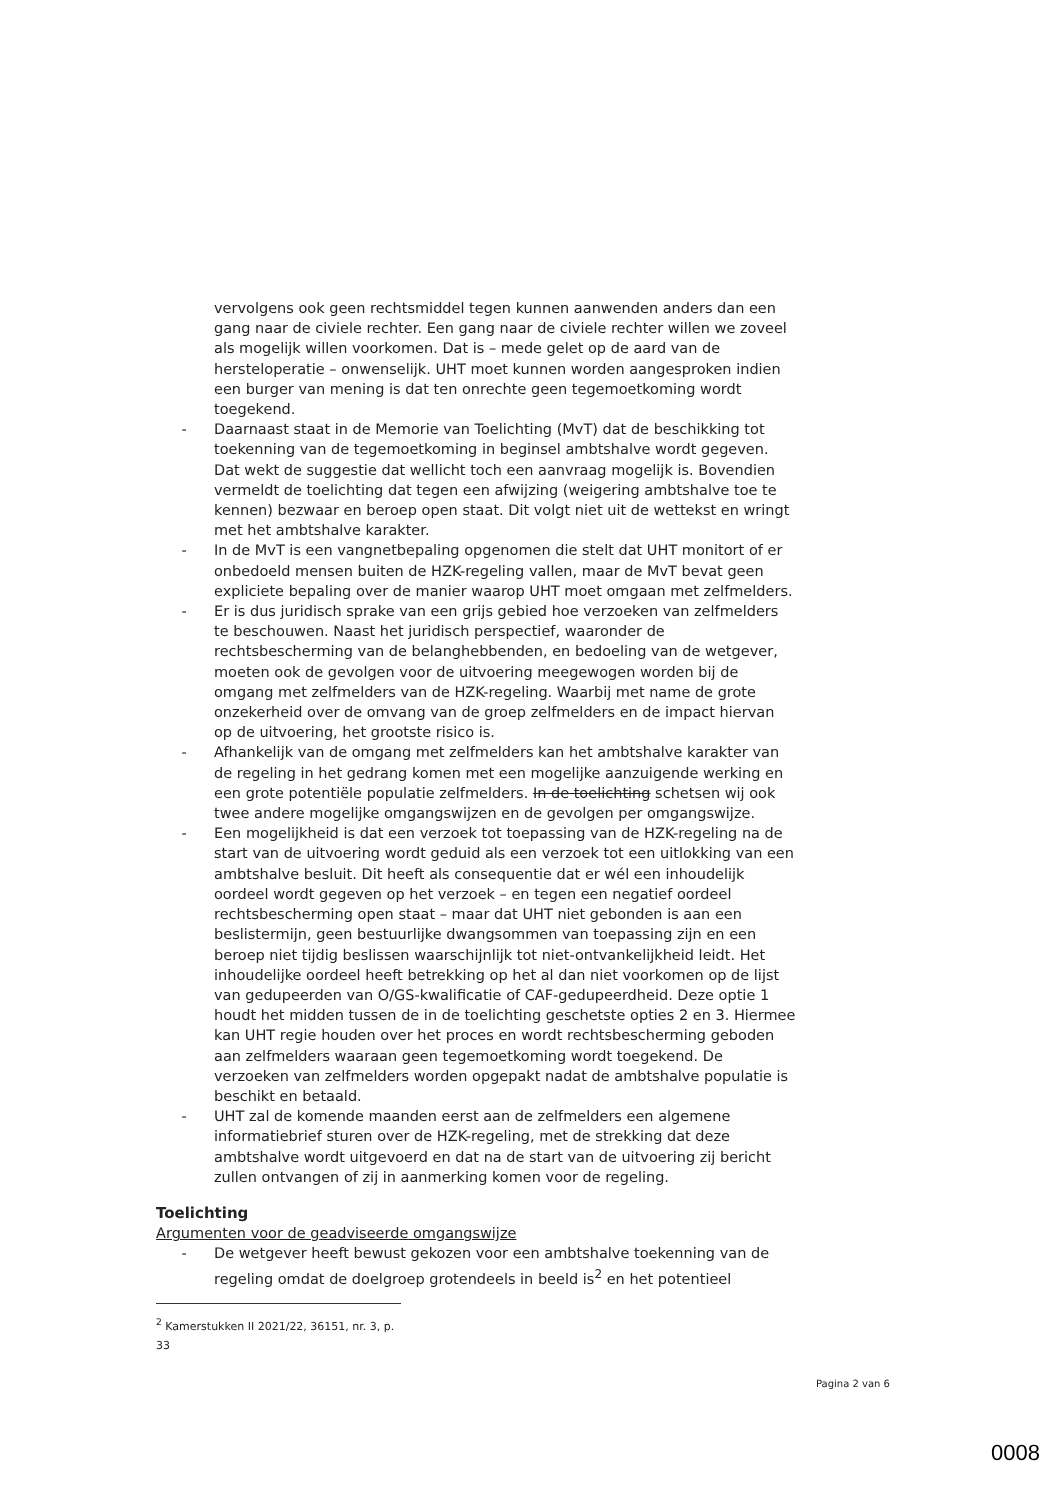vervolgens ook geen rechtsmiddel tegen kunnen aanwenden anders dan een gang naar de civiele rechter. Een gang naar de civiele rechter willen we zoveel als mogelijk willen voorkomen. Dat is – mede gelet op de aard van de hersteloperatie – onwenselijk. UHT moet kunnen worden aangesproken indien een burger van mening is dat ten onrechte geen tegemoetkoming wordt toegekend.
- Daarnaast staat in de Memorie van Toelichting (MvT) dat de beschikking tot toekenning van de tegemoetkoming in beginsel ambtshalve wordt gegeven. Dat wekt de suggestie dat wellicht toch een aanvraag mogelijk is. Bovendien vermeldt de toelichting dat tegen een afwijzing (weigering ambtshalve toe te kennen) bezwaar en beroep open staat. Dit volgt niet uit de wettekst en wringt met het ambtshalve karakter.
- In de MvT is een vangnetbepaling opgenomen die stelt dat UHT monitort of er onbedoeld mensen buiten de HZK-regeling vallen, maar de MvT bevat geen expliciete bepaling over de manier waarop UHT moet omgaan met zelfmelders.
- Er is dus juridisch sprake van een grijs gebied hoe verzoeken van zelfmelders te beschouwen. Naast het juridisch perspectief, waaronder de rechtsbescherming van de belanghebbenden, en bedoeling van de wetgever, moeten ook de gevolgen voor de uitvoering meegewogen worden bij de omgang met zelfmelders van de HZK-regeling. Waarbij met name de grote onzekerheid over de omvang van de groep zelfmelders en de impact hiervan op de uitvoering, het grootste risico is.
- Afhankelijk van de omgang met zelfmelders kan het ambtshalve karakter van de regeling in het gedrang komen met een mogelijke aanzuigende werking en een grote potentiële populatie zelfmelders. In de toelichting schetsen wij ook twee andere mogelijke omgangswijzen en de gevolgen per omgangswijze.
- Een mogelijkheid is dat een verzoek tot toepassing van de HZK-regeling na de start van de uitvoering wordt geduid als een verzoek tot een uitlokking van een ambtshalve besluit. Dit heeft als consequentie dat er wél een inhoudelijk oordeel wordt gegeven op het verzoek – en tegen een negatief oordeel rechtsbescherming open staat – maar dat UHT niet gebonden is aan een beslistermijn, geen bestuurlijke dwangsommen van toepassing zijn en een beroep niet tijdig beslissen waarschijnlijk tot niet-ontvankelijkheid leidt. Het inhoudelijke oordeel heeft betrekking op het al dan niet voorkomen op de lijst van gedupeerden van O/GS-kwalificatie of CAF-gedupeerdheid. Deze optie 1 houdt het midden tussen de in de toelichting geschetste opties 2 en 3. Hiermee kan UHT regie houden over het proces en wordt rechtsbescherming geboden aan zelfmelders waaraan geen tegemoetkoming wordt toegekend. De verzoeken van zelfmelders worden opgepakt nadat de ambtshalve populatie is beschikt en betaald.
- UHT zal de komende maanden eerst aan de zelfmelders een algemene informatiebrief sturen over de HZK-regeling, met de strekking dat deze ambtshalve wordt uitgevoerd en dat na de start van de uitvoering zij bericht zullen ontvangen of zij in aanmerking komen voor de regeling.
Toelichting
Argumenten voor de geadviseerde omgangswijze
- De wetgever heeft bewust gekozen voor een ambtshalve toekenning van de regeling omdat de doelgroep grotendeels in beeld is<sup>2</sup> en het potentieel
<sup>2</sup> Kamerstukken II 2021/22, 36151, nr. 3, p. 33
Pagina 2 van 6
0008